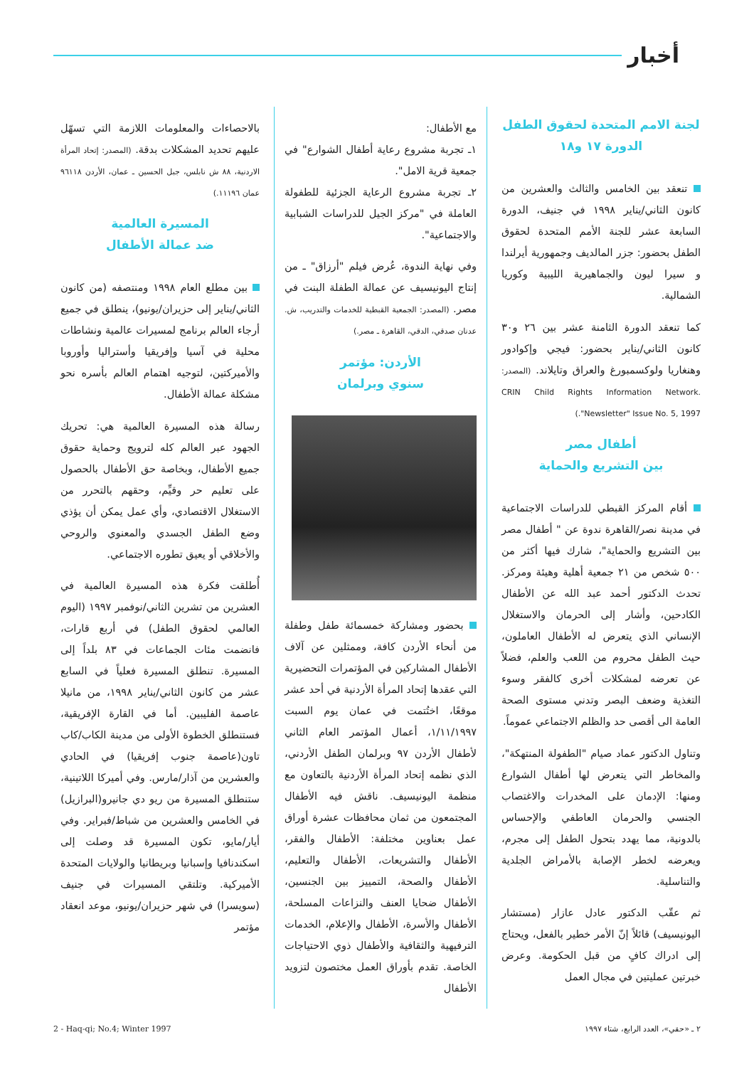أخبار
لجنة الامم المتحدة لحقوق الطفل
الدورة ١٧ و١٨
تنعقد بين الخامس والثالث والعشرين من كانون الثاني/يناير ١٩٩٨ في جنيف، الدورة السابعة عشر للجنة الأمم المتحدة لحقوق الطفل بحضور: جزر المالديف وجمهورية أيرلندا و سيرا ليون والجماهيرية الليبية وكوريا الشمالية.
كما تنعقد الدورة الثامنة عشر بين ٢٦ و٣٠ كانون الثاني/يناير بحضور: فيجي وإكوادور وهنغاريا ولوكسمبورغ والعراق وتايلاند. (المصدر: CRIN Child Rights Information Network. "Newsletter" Issue No. 5, 1997.)
أطفال مصر
بين التشريع والحماية
أقام المركز القبطي للدراسات الاجتماعية في مدينة نصر/القاهرة ندوة عن " أطفال مصر بين التشريع والحماية"، شارك فيها أكثر من ٥٠٠ شخص من ٢١ جمعية أهلية وهيئة ومركز. تحدث الدكتور أحمد عبد الله عن الأطفال الكادحين، وأشار إلى الحرمان والاستغلال الإنساني الذي يتعرض له الأطفال العاملون، حيث الطفل محروم من اللعب والعلم، فضلاً عن تعرضه لمشكلات أخرى كالفقر وسوء التغذية وضعف البصر وتدني مستوى الصحة العامة الى أقصى حد والظلم الاجتماعي عموماً.
وتناول الدكتور عماد صيام "الطفولة المنتهكة"، والمخاطر التي يتعرض لها أطفال الشوارع ومنها: الإدمان على المخدرات والاغتصاب الجنسي والحرمان العاطفي والإحساس بالدونية، مما يهدد بتحول الطفل إلى مجرم، ويعرضه لخطر الإصابة بالأمراض الجلدية والتناسلية.
ثم عقّب الدكتور عادل عازار (مستشار اليونيسيف) قائلاً إنّ الأمر خطير بالفعل، ويحتاج إلى ادراك كافٍ من قبل الحكومة. وعرض خبرتين عمليتين في مجال العمل
مع الأطفال:
١ـ تجربة مشروع رعاية أطفال الشوارع" في جمعية قرية الامل".
٢ـ تجربة مشروع الرعاية الجزئية للطفولة العاملة في "مركز الجيل للدراسات الشبابية والاجتماعية".
وفي نهاية الندوة، عُرض فيلم "أرزاق" ـ من إنتاج اليونيسيف عن عمالة الطفلة البنت في مصر. (المصدر: الجمعية القبطية للخدمات والتدريب، ش. عدنان صدقي، الدقي، القاهرة ـ مصر.)
الأردن: مؤتمر
سنوي وبرلمان
بحضور ومشاركة خمسمائة طفل وطفلة من أنحاء الأردن كافة، وممثلين عن آلاف الأطفال المشاركين في المؤتمرات التحضيرية التي عقدها إتحاد المرأة الأردنية في أحد عشر موقعًا، اختُتمت في عمان يوم السبت ١/١١/١٩٩٧، أعمال المؤتمر العام الثاني لأطفال الأردن ٩٧ وبرلمان الطفل الأردني، الذي نظمه إتحاد المرأة الأردنية بالتعاون مع منظمة اليونيسيف. ناقش فيه الأطفال المجتمعون من ثمان محافظات عشرة أوراق عمل بعناوين مختلفة: الأطفال والفقر، الأطفال والتشريعات، الأطفال والتعليم، الأطفال والصحة، التمييز بين الجنسين، الأطفال ضحايا العنف والنزاعات المسلحة، الأطفال والأسرة، الأطفال والإعلام، الخدمات الترفيهية والثقافية والأطفال ذوي الاحتياجات الخاصة. تقدم بأوراق العمل مختصون لتزويد الأطفال
بالاحصاءات والمعلومات اللازمة التي تسهّل عليهم تحديد المشكلات بدقة. (المصدر: إتحاد المرأة الاردنية، ٨٨ ش نابلس، جبل الحسين ـ عمان، الأردن ٩٦١١٨ عمان ١١١٩٦.)
المسيرة العالمية
ضد عمالة الأطفال
بين مطلع العام ١٩٩٨ ومنتصفه (من كانون الثاني/يناير إلى حزيران/يونيو)، ينطلق في جميع أرجاء العالم برنامج لمسيرات عالمية ونشاطات محلية في آسيا وإفريقيا وأستراليا وأوروبا والأميركتين، لتوجيه اهتمام العالم بأسره نحو مشكلة عمالة الأطفال.
رسالة هذه المسيرة العالمية هي: تحريك الجهود عبر العالم كله لترويج وحماية حقوق جميع الأطفال، وبخاصة حق الأطفال بالحصول على تعليم حر وقيِّم، وحقهم بالتحرر من الاستغلال الاقتصادي، وأي عمل يمكن أن يؤذي وضع الطفل الجسدي والمعنوي والروحي والأخلاقي أو يعيق تطوره الاجتماعي.
أُطلقت فكرة هذه المسيرة العالمية في العشرين من تشرين الثاني/نوفمبر ١٩٩٧ (اليوم العالمي لحقوق الطفل) في أربع قارات، فانضمت مئات الجماعات في ٨٣ بلداً إلى المسيرة. تنطلق المسيرة فعلياً في السابع عشر من كانون الثاني/يناير ١٩٩٨، من مانيلا عاصمة الفليبين. أما في القارة الإفريقية، فستنطلق الخطوة الأولى من مدينة الكاب/كاب تاون(عاصمة جنوب إفريقيا) في الحادي والعشرين من آذار/مارس. وفي أميركا اللاتينية، ستنطلق المسيرة من ريو دي جانيرو(البرازيل) في الخامس والعشرين من شباط/فبراير. وفي أيار/مايو، تكون المسيرة قد وصلت إلى اسكندنافيا وإسبانيا وبريطانيا والولايات المتحدة الأميركية. وتلتقي المسيرات في جنيف (سويسرا) في شهر حزيران/يونيو، موعد انعقاد مؤتمر
2 - Haq-qi; No.4; Winter 1997 ٢ ـ «حقي»، العدد الرابع، شتاء ١٩٩٧